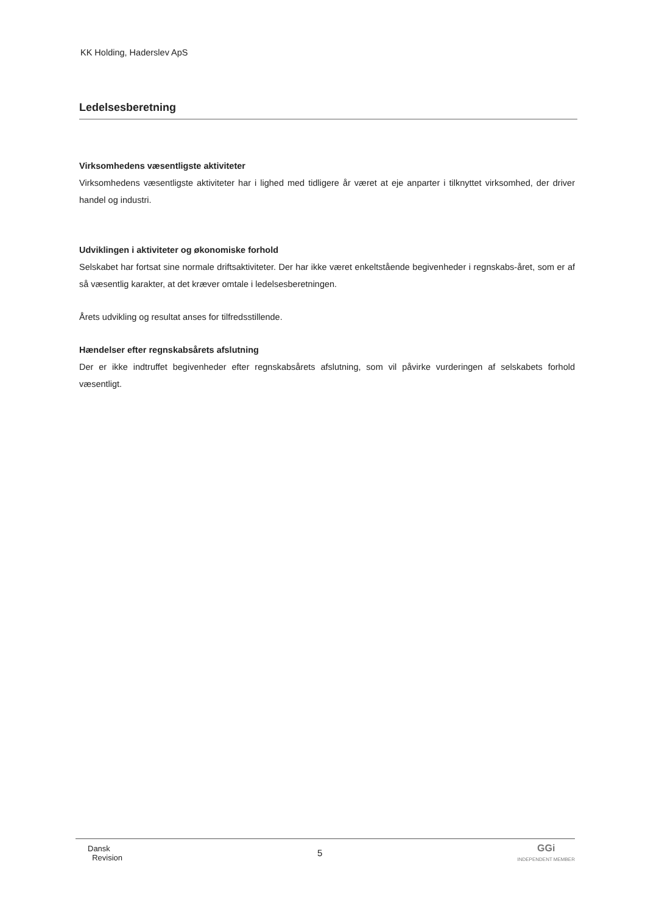KK Holding, Haderslev ApS
Ledelsesberetning
Virksomhedens væsentligste aktiviteter
Virksomhedens væsentligste aktiviteter har i lighed med tidligere år været at eje anparter i tilknyttet virksomhed, der driver handel og industri.
Udviklingen i aktiviteter og økonomiske forhold
Selskabet har fortsat sine normale driftsaktiviteter. Der har ikke været enkeltstående begivenheder i regnskabs-året, som er af så væsentlig karakter, at det kræver omtale i ledelsesberetningen.
Årets udvikling og resultat anses for tilfredsstillende.
Hændelser efter regnskabsårets afslutning
Der er ikke indtruffet begivenheder efter regnskabsårets afslutning, som vil påvirke vurderingen af selskabets forhold væsentligt.
Dansk
Revision
5
GGi
INDEPENDENT MEMBER